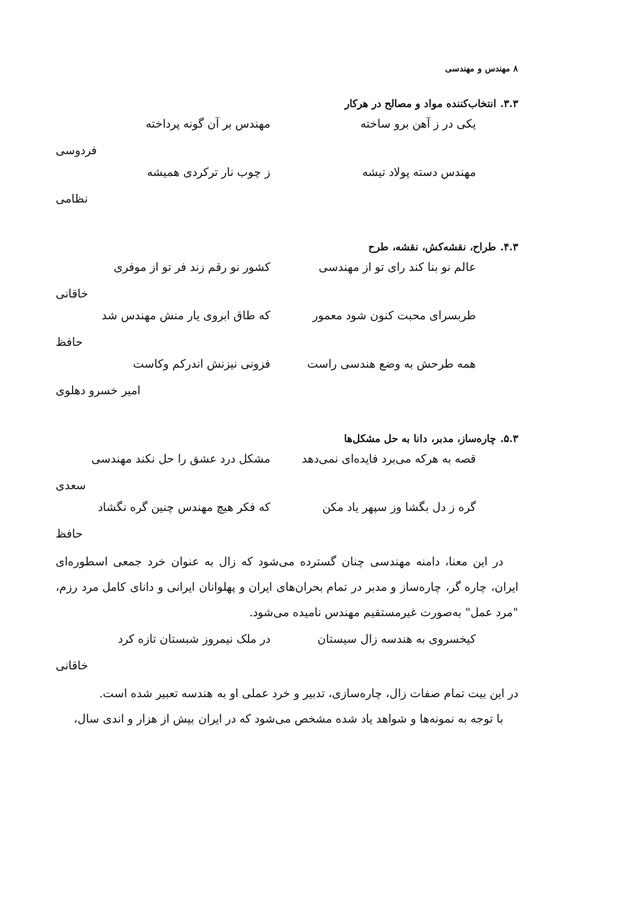۸ مهندس و مهندسی
۳.۳. انتخاب‌کننده مواد و مصالح در هرکار
یکی در ز آهن برو ساخته مهندس بر آن گونه پرداخته
فردوسی
مهندس دسته پولاد تیشه ز چوب نار ترکردی همیشه
نظامی
۴.۳. طراح، نقشه‌کش، نقشه، طرح
عالم نو بنا کند رای تو از مهندسی کشور نو رقم زند فر تو از موفری
خاقانی
طربسرای محبت کنون شود معمور که طاق ابروی یار منش مهندس شد
حافظ
همه طرحش به وضع هندسی راست فزونی نیزنش اندرکم وکاست
امیر خسرو دهلوی
۵.۳. چاره‌ساز، مدبر، دانا به حل مشکل‌ها
قصه به هرکه می‌برد فایده‌ای نمی‌دهد مشکل درد عشق را حل نکند مهندسی
سعدی
گره ز دل بگشا وز سپهر یاد مکن که فکر هیچ مهندس چنین گره نگشاد
حافظ
در این معنا، دامنه مهندسی چنان گسترده می‌شود که زال به عنوان خرد جمعی اسطوره‌ای ایران، چاره گر، چاره‌ساز و مدبر در تمام بحران‌های ایران و پهلوانان ایرانی و دانای کامل مرد رزم، "مرد عمل" به‌صورت غیرمستقیم مهندس نامیده می‌شود.
کیخسروی به هندسه زال سیستان در ملک نیمروز شبستان تازه کرد
خاقانی
در این بیت تمام صفات زال، چاره‌سازی، تدبیر و خرد عملی او به هندسه تعبیر شده است.
با توجه به نمونه‌ها و شواهد یاد شده مشخص می‌شود که در ایران بیش از هزار و اندی سال،